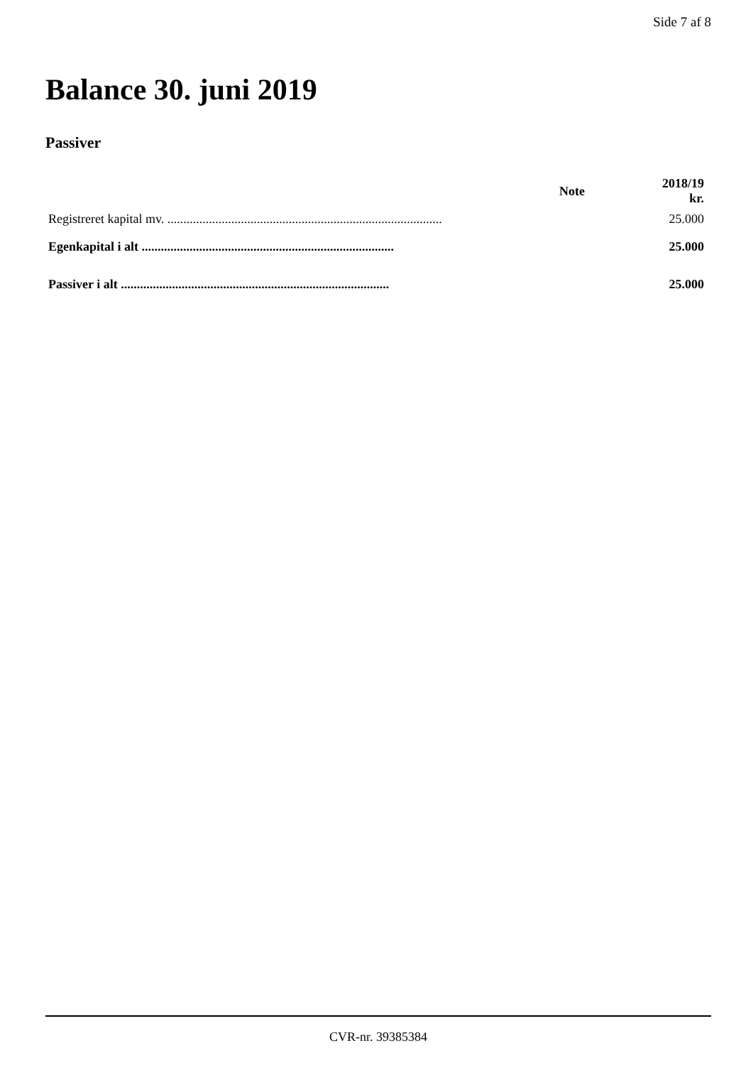Side 7 af 8
Balance 30. juni 2019
Passiver
| | Note | 2018/19 kr. |
| --- | --- | --- |
| Registreret kapital mv. ...................................................................................... | | 25.000 |
| Egenkapital i alt ............................................................................... | | 25.000 |
| Passiver i alt .................................................................................... | | 25.000 |
CVR-nr. 39385384